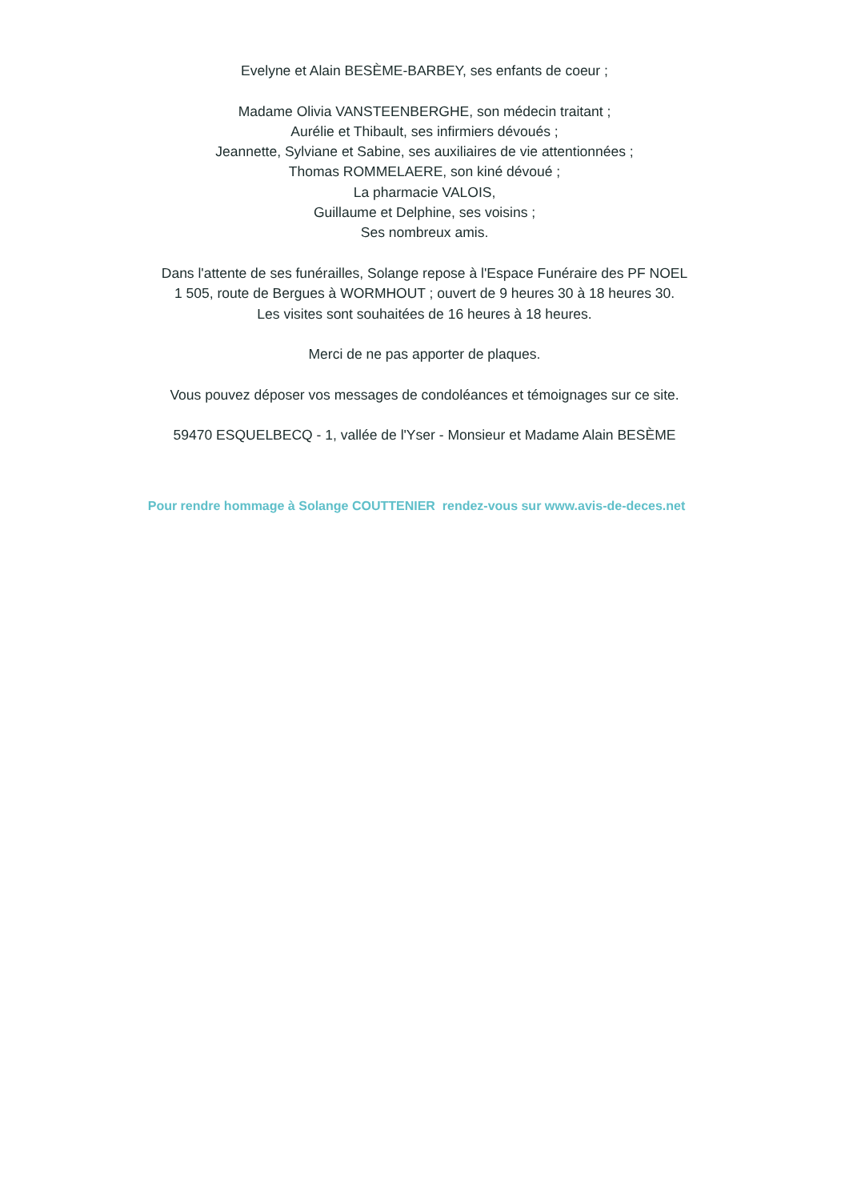Evelyne et Alain BESÈME-BARBEY, ses enfants de coeur ;
Madame Olivia VANSTEENBERGHE, son médecin traitant ;
Aurélie et Thibault, ses infirmiers dévoués ;
Jeannette, Sylviane et Sabine, ses auxiliaires de vie attentionnées ;
Thomas ROMMELAERE, son kiné dévoué ;
La pharmacie VALOIS,
Guillaume et Delphine, ses voisins ;
Ses nombreux amis.
Dans l'attente de ses funérailles, Solange repose à l'Espace Funéraire des PF NOEL
1 505, route de Bergues à WORMHOUT ; ouvert de 9 heures 30 à 18 heures 30.
Les visites sont souhaitées de 16 heures à 18 heures.
Merci de ne pas apporter de plaques.
Vous pouvez déposer vos messages de condoléances et témoignages sur ce site.
59470 ESQUELBECQ - 1, vallée de l'Yser - Monsieur et Madame Alain BESÈME
Pour rendre hommage à Solange COUTTENIER rendez-vous sur www.avis-de-deces.net